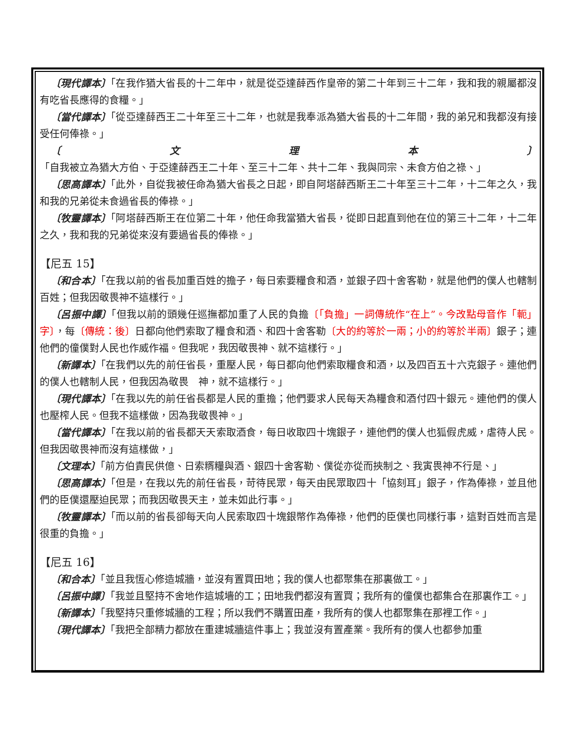〔現代譯本〕「在我作猶大省長的十二年中，就是從亞達薛西作皇帝的第二十年到三十二年，我和我的親屬都沒有吃省長應得的食糧。」
〔當代譯本〕「從亞達薛西王二十年至三十二年，也就是我奉派為猶大省長的十二年間，我的弟兄和我都沒有接受任何俸祿。」
〔文理本〕「自我被立為猶大方伯、于亞達薛西王二十年、至三十二年、共十二年、我與同宗、未食方伯之祿、」
〔思高譯本〕「此外，自從我被任命為猶大省長之日起，即自阿塔薛西斯王二十年至三十二年，十二年之久，我和我的兄弟從未食過省長的俸祿。」
〔牧靈譯本〕「阿塔薛西斯王在位第二十年，他任命我當猶大省長，從即日起直到他在位的第三十二年，十二年之久，我和我的兄弟從來沒有要過省長的俸祿。」
【尼五 15】
〔和合本〕「在我以前的省長加重百姓的擔子，每日索要糧食和酒，並銀子四十舍客勒，就是他們的僕人也轄制百姓；但我因敬畏神不這樣行。」
〔呂振中譯〕「但我以前的頭幾任巡撫都加重了人民的負擔〔「負擔」一詞傳統作“在上”。今改點母音作「軛」字〕，每〔傳統：後〕日都向他們索取了糧食和酒、和四十舍客勒〔大的約等於一兩；小的約等於半兩〕銀子；連他們的僮僕對人民也作威作福。但我呢，我因敬畏神、就不這樣行。」
〔新譯本〕「在我們以先的前任省長，重壓人民，每日都向他們索取糧食和酒，以及四百五十六克銀子。連他們的僕人也轄制人民，但我因為敬畏　神，就不這樣行。」
〔現代譯本〕「在我以先的前任省長都是人民的重擔；他們要求人民每天為糧食和酒付四十銀元。連他們的僕人也壓榨人民。但我不這樣做，因為我敬畏神。」
〔當代譯本〕「在我以前的省長都天天索取酒食，每日收取四十塊銀子，連他們的僕人也狐假虎威，虐待人民。但我因敬畏神而沒有這樣做，」
〔文理本〕「前方伯責民供億、日索糈糧與酒、銀四十舍客勒、僕從亦從而挾制之、我寅畏神不行是、」
〔思高譯本〕「但是，在我以先的前任省長，苛待民眾，每天由民眾取四十「協刻耳」銀子，作為俸祿，並且他們的臣僕還壓迫民眾；而我因敬畏天主，並未如此行事。」
〔牧靈譯本〕「而以前的省長卻每天向人民索取四十塊銀幣作為俸祿，他們的臣僕也同樣行事，這對百姓而言是很重的負擔。」
【尼五 16】
〔和合本〕「並且我恆心修造城牆，並沒有置買田地；我的僕人也都聚集在那裏做工。」
〔呂振中譯〕「我並且堅持不舍地作這城墻的工；田地我們都沒有置買；我所有的僮僕也都集合在那裏作工。」
〔新譯本〕「我堅持只重修城牆的工程；所以我們不購置田產，我所有的僕人也都聚集在那裡工作。」
〔現代譯本〕「我把全部精力都放在重建城牆這件事上；我並沒有置產業。我所有的僕人也都參加重